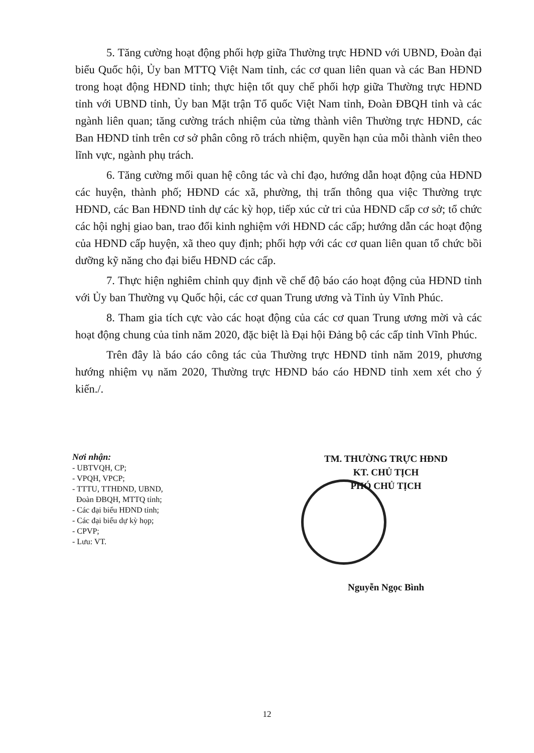5. Tăng cường hoạt động phối hợp giữa Thường trực HĐND với UBND, Đoàn đại biểu Quốc hội, Ủy ban MTTQ Việt Nam tỉnh, các cơ quan liên quan và các Ban HĐND trong hoạt động HĐND tỉnh; thực hiện tốt quy chế phối hợp giữa Thường trực HĐND tỉnh với UBND tỉnh, Ủy ban Mặt trận Tổ quốc Việt Nam tỉnh, Đoàn ĐBQH tỉnh và các ngành liên quan; tăng cường trách nhiệm của từng thành viên Thường trực HĐND, các Ban HĐND tỉnh trên cơ sở phân công rõ trách nhiệm, quyền hạn của mỗi thành viên theo lĩnh vực, ngành phụ trách.
6. Tăng cường mối quan hệ công tác và chỉ đạo, hướng dẫn hoạt động của HĐND các huyện, thành phố; HĐND các xã, phường, thị trấn thông qua việc Thường trực HĐND, các Ban HĐND tỉnh dự các kỳ họp, tiếp xúc cử tri của HĐND cấp cơ sở; tổ chức các hội nghị giao ban, trao đổi kinh nghiệm với HĐND các cấp; hướng dẫn các hoạt động của HĐND cấp huyện, xã theo quy định; phối hợp với các cơ quan liên quan tổ chức bồi dưỡng kỹ năng cho đại biểu HĐND các cấp.
7. Thực hiện nghiêm chỉnh quy định về chế độ báo cáo hoạt động của HĐND tỉnh với Ủy ban Thường vụ Quốc hội, các cơ quan Trung ương và Tỉnh ủy Vĩnh Phúc.
8. Tham gia tích cực vào các hoạt động của các cơ quan Trung ương mời và các hoạt động chung của tỉnh năm 2020, đặc biệt là Đại hội Đảng bộ các cấp tỉnh Vĩnh Phúc.
Trên đây là báo cáo công tác của Thường trực HĐND tỉnh năm 2019, phương hướng nhiệm vụ năm 2020, Thường trực HĐND báo cáo HĐND tỉnh xem xét cho ý kiến./.
Nơi nhận:
- UBTVQH, CP;
- VPQH, VPCP;
- TTTU, TTHĐND, UBND,
Đoàn ĐBQH, MTTQ tỉnh;
- Các đại biểu HĐND tỉnh;
- Các đại biểu dự kỳ họp;
- CPVP;
- Lưu: VT.
TM. THƯỜNG TRỰC HĐND
KT. CHỦ TỊCH
PHÓ CHỦ TỊCH
Nguyễn Ngọc Bình
12